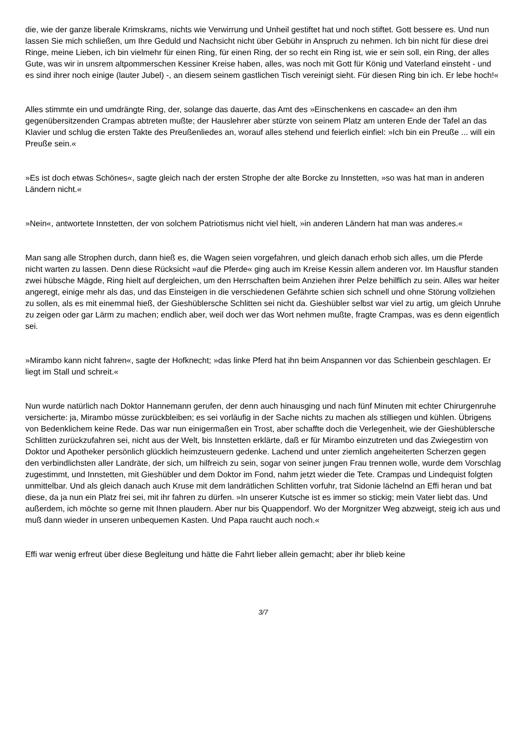die, wie der ganze liberale Krimskrams, nichts wie Verwirrung und Unheil gestiftet hat und noch stiftet. Gott bessere es. Und nun lassen Sie mich schließen, um Ihre Geduld und Nachsicht nicht über Gebühr in Anspruch zu nehmen. Ich bin nicht für diese drei Ringe, meine Lieben, ich bin vielmehr für einen Ring, für einen Ring, der so recht ein Ring ist, wie er sein soll, ein Ring, der alles Gute, was wir in unsrem altpommerschen Kessiner Kreise haben, alles, was noch mit Gott für König und Vaterland einsteht - und es sind ihrer noch einige (lauter Jubel) -, an diesem seinem gastlichen Tisch vereinigt sieht. Für diesen Ring bin ich. Er lebe hoch!«
Alles stimmte ein und umdrängte Ring, der, solange das dauerte, das Amt des »Einschenkens en cascade« an den ihm gegenübersitzenden Crampas abtreten mußte; der Hauslehrer aber stürzte von seinem Platz am unteren Ende der Tafel an das Klavier und schlug die ersten Takte des Preußenliedes an, worauf alles stehend und feierlich einfiel: »Ich bin ein Preuße ... will ein Preuße sein.«
»Es ist doch etwas Schönes«, sagte gleich nach der ersten Strophe der alte Borcke zu Innstetten, »so was hat man in anderen Ländern nicht.«
»Nein«, antwortete Innstetten, der von solchem Patriotismus nicht viel hielt, »in anderen Ländern hat man was anderes.«
Man sang alle Strophen durch, dann hieß es, die Wagen seien vorgefahren, und gleich danach erhob sich alles, um die Pferde nicht warten zu lassen. Denn diese Rücksicht »auf die Pferde« ging auch im Kreise Kessin allem anderen vor. Im Hausflur standen zwei hübsche Mägde, Ring hielt auf dergleichen, um den Herrschaften beim Anziehen ihrer Pelze behilflich zu sein. Alles war heiter angeregt, einige mehr als das, und das Einsteigen in die verschiedenen Gefährte schien sich schnell und ohne Störung vollziehen zu sollen, als es mit einemmal hieß, der Gieshüblersche Schlitten sei nicht da. Gieshübler selbst war viel zu artig, um gleich Unruhe zu zeigen oder gar Lärm zu machen; endlich aber, weil doch wer das Wort nehmen mußte, fragte Crampas, was es denn eigentlich sei.
»Mirambo kann nicht fahren«, sagte der Hofknecht; »das linke Pferd hat ihn beim Anspannen vor das Schienbein geschlagen. Er liegt im Stall und schreit.«
Nun wurde natürlich nach Doktor Hannemann gerufen, der denn auch hinausging und nach fünf Minuten mit echter Chirurgenruhe versicherte: ja, Mirambo müsse zurückbleiben; es sei vorläufig in der Sache nichts zu machen als stilliegen und kühlen. Übrigens von Bedenklichem keine Rede. Das war nun einigermaßen ein Trost, aber schaffte doch die Verlegenheit, wie der Gieshüblersche Schlitten zurückzufahren sei, nicht aus der Welt, bis Innstetten erklärte, daß er für Mirambo einzutreten und das Zwiegestirn von Doktor und Apotheker persönlich glücklich heimzusteuern gedenke. Lachend und unter ziemlich angeheiterten Scherzen gegen den verbindlichsten aller Landräte, der sich, um hilfreich zu sein, sogar von seiner jungen Frau trennen wolle, wurde dem Vorschlag zugestimmt, und Innstetten, mit Gieshübler und dem Doktor im Fond, nahm jetzt wieder die Tete. Crampas und Lindequist folgten unmittelbar. Und als gleich danach auch Kruse mit dem landrätlichen Schlitten vorfuhr, trat Sidonie lächelnd an Effi heran und bat diese, da ja nun ein Platz frei sei, mit ihr fahren zu dürfen. »In unserer Kutsche ist es immer so stickig; mein Vater liebt das. Und außerdem, ich möchte so gerne mit Ihnen plaudern. Aber nur bis Quappendorf. Wo der Morgnitzer Weg abzweigt, steig ich aus und muß dann wieder in unseren unbequemen Kasten. Und Papa raucht auch noch.«
Effi war wenig erfreut über diese Begleitung und hätte die Fahrt lieber allein gemacht; aber ihr blieb keine
3/7